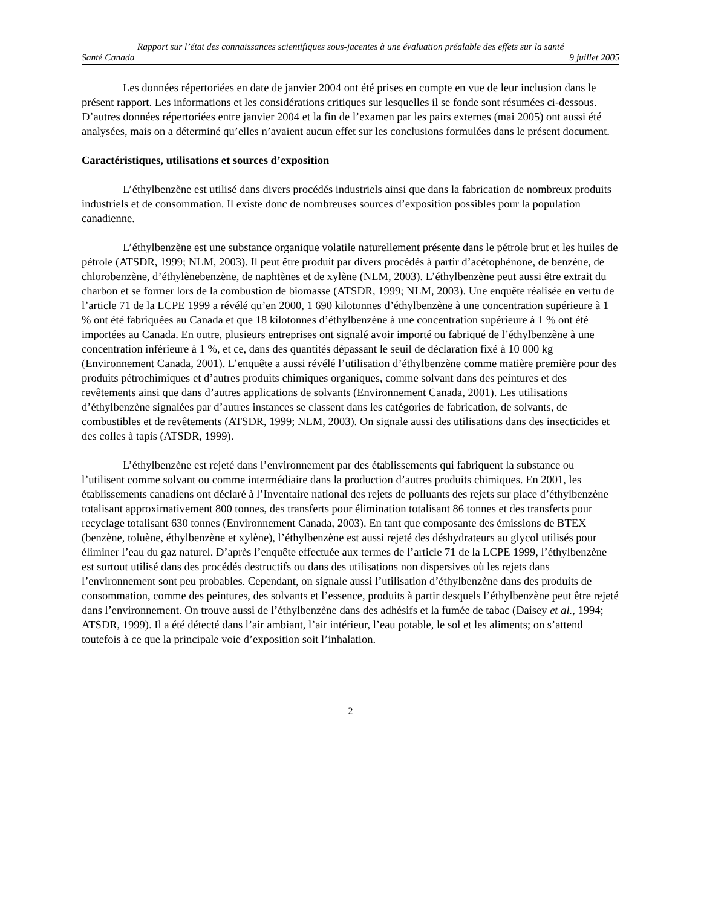Rapport sur l’état des connaissances scientifiques sous-jacentes à une évaluation préalable des effets sur la santé
Santé Canada 9 juillet 2005
Les données répertoriées en date de janvier 2004 ont été prises en compte en vue de leur inclusion dans le présent rapport. Les informations et les considérations critiques sur lesquelles il se fonde sont résumées ci-dessous. D’autres données répertoriées entre janvier 2004 et la fin de l’examen par les pairs externes (mai 2005) ont aussi été analysées, mais on a déterminé qu’elles n’avaient aucun effet sur les conclusions formulées dans le présent document.
Caractéristiques, utilisations et sources d’exposition
L’éthylbenzène est utilisé dans divers procédés industriels ainsi que dans la fabrication de nombreux produits industriels et de consommation. Il existe donc de nombreuses sources d’exposition possibles pour la population canadienne.
L’éthylbenzène est une substance organique volatile naturellement présente dans le pétrole brut et les huiles de pétrole (ATSDR, 1999; NLM, 2003). Il peut être produit par divers procédés à partir d’acétophénone, de benzène, de chlorobenzène, d’éthylènebenzène, de naphtènes et de xylène (NLM, 2003). L’éthylbenzène peut aussi être extrait du charbon et se former lors de la combustion de biomasse (ATSDR, 1999; NLM, 2003). Une enquête réalisée en vertu de l’article 71 de la LCPE 1999 a révélé qu’en 2000, 1 690 kilotonnes d’éthylbenzène à une concentration supérieure à 1 % ont été fabriquées au Canada et que 18 kilotonnes d’éthylbenzène à une concentration supérieure à 1 % ont été importées au Canada. En outre, plusieurs entreprises ont signalé avoir importé ou fabriqué de l’éthylbenzène à une concentration inférieure à 1 %, et ce, dans des quantités dépassant le seuil de déclaration fixé à 10 000 kg (Environnement Canada, 2001). L’enquête a aussi révélé l’utilisation d’éthylbenzène comme matière première pour des produits pétrochimiques et d’autres produits chimiques organiques, comme solvant dans des peintures et des revêtements ainsi que dans d’autres applications de solvants (Environnement Canada, 2001). Les utilisations d’éthylbenzène signalées par d’autres instances se classent dans les catégories de fabrication, de solvants, de combustibles et de revêtements (ATSDR, 1999; NLM, 2003). On signale aussi des utilisations dans des insecticides et des colles à tapis (ATSDR, 1999).
L’éthylbenzène est rejeté dans l’environnement par des établissements qui fabriquent la substance ou l’utilisent comme solvant ou comme intermédiaire dans la production d’autres produits chimiques. En 2001, les établissements canadiens ont déclaré à l’Inventaire national des rejets de polluants des rejets sur place d’éthylbenzène totalisant approximativement 800 tonnes, des transferts pour élimination totalisant 86 tonnes et des transferts pour recyclage totalisant 630 tonnes (Environnement Canada, 2003). En tant que composante des émissions de BTEX (benzène, toluène, éthylbenzène et xylène), l’éthylbenzène est aussi rejeté des déshydrateurs au glycol utilisés pour éliminer l’eau du gaz naturel. D’après l’enquête effectuée aux termes de l’article 71 de la LCPE 1999, l’éthylbenzène est surtout utilisé dans des procédés destructifs ou dans des utilisations non dispersives où les rejets dans l’environnement sont peu probables. Cependant, on signale aussi l’utilisation d’éthylbenzène dans des produits de consommation, comme des peintures, des solvants et l’essence, produits à partir desquels l’éthylbenzène peut être rejeté dans l’environnement. On trouve aussi de l’éthylbenzène dans des adhésifs et la fumée de tabac (Daisey et al., 1994; ATSDR, 1999). Il a été détecté dans l’air ambiant, l’air intérieur, l’eau potable, le sol et les aliments; on s’attend toutefois à ce que la principale voie d’exposition soit l’inhalation.
2